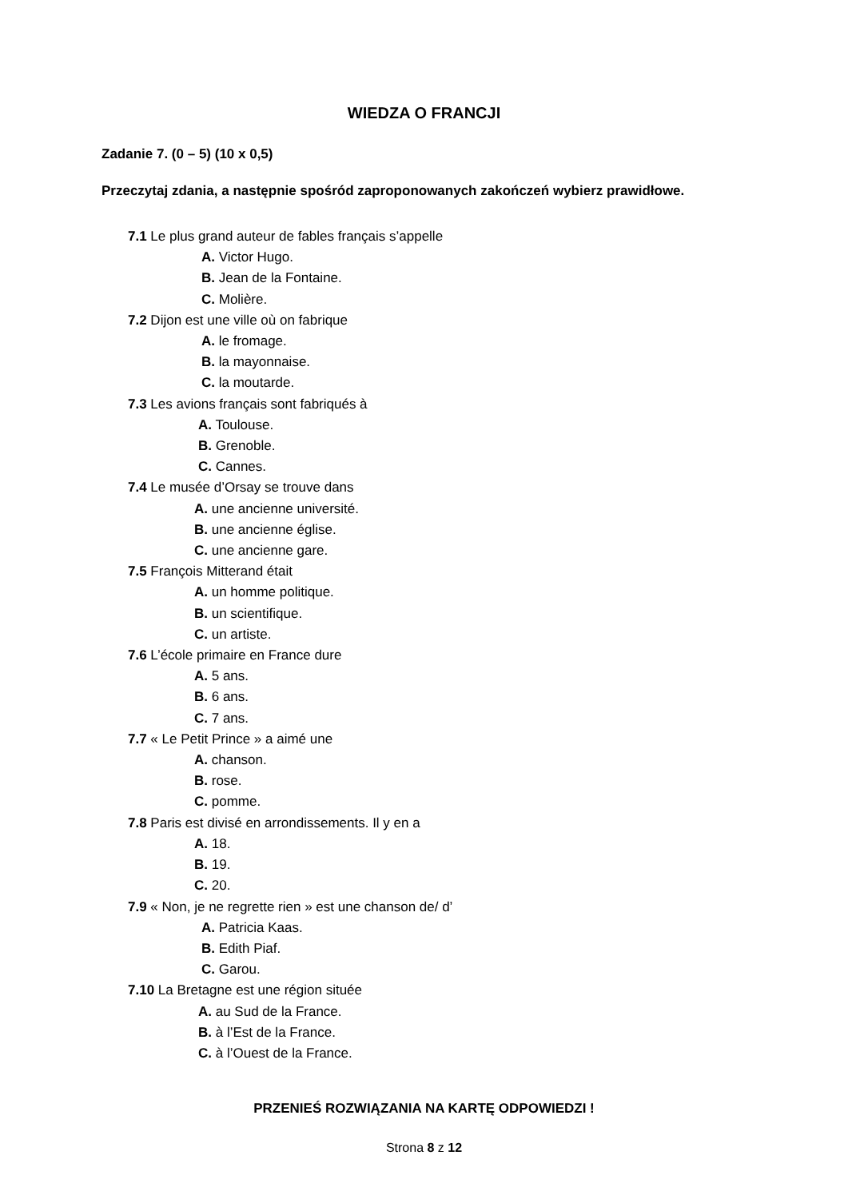WIEDZA O FRANCJI
Zadanie 7. (0 – 5) (10 x 0,5)
Przeczytaj zdania, a następnie spośród zaproponowanych zakończeń wybierz prawidłowe.
7.1 Le plus grand auteur de fables français s’appelle
A. Victor Hugo.
B. Jean de la Fontaine.
C. Molière.
7.2 Dijon est une ville où on fabrique
A. le fromage.
B. la mayonnaise.
C. la moutarde.
7.3 Les avions français sont fabriqués à
A. Toulouse.
B. Grenoble.
C. Cannes.
7.4 Le musée d’Orsay se trouve dans
A. une ancienne université.
B. une ancienne église.
C. une ancienne gare.
7.5 François Mitterand était
A. un homme politique.
B. un scientifique.
C. un artiste.
7.6 L’école primaire en France dure
A. 5 ans.
B. 6 ans.
C. 7 ans.
7.7 « Le Petit Prince » a aimé une
A. chanson.
B. rose.
C. pomme.
7.8 Paris est divisé en arrondissements. Il y en a
A. 18.
B. 19.
C. 20.
7.9 « Non, je ne regrette rien » est une chanson de/ d’
A. Patricia Kaas.
B. Edith Piaf.
C. Garou.
7.10 La Bretagne est une région située
A. au Sud de la France.
B. à l’Est de la France.
C. à l’Ouest de la France.
PRZENIEŚ ROZWIĄZANIA NA KARTĘ ODPOWIEDZI !
Strona 8 z 12